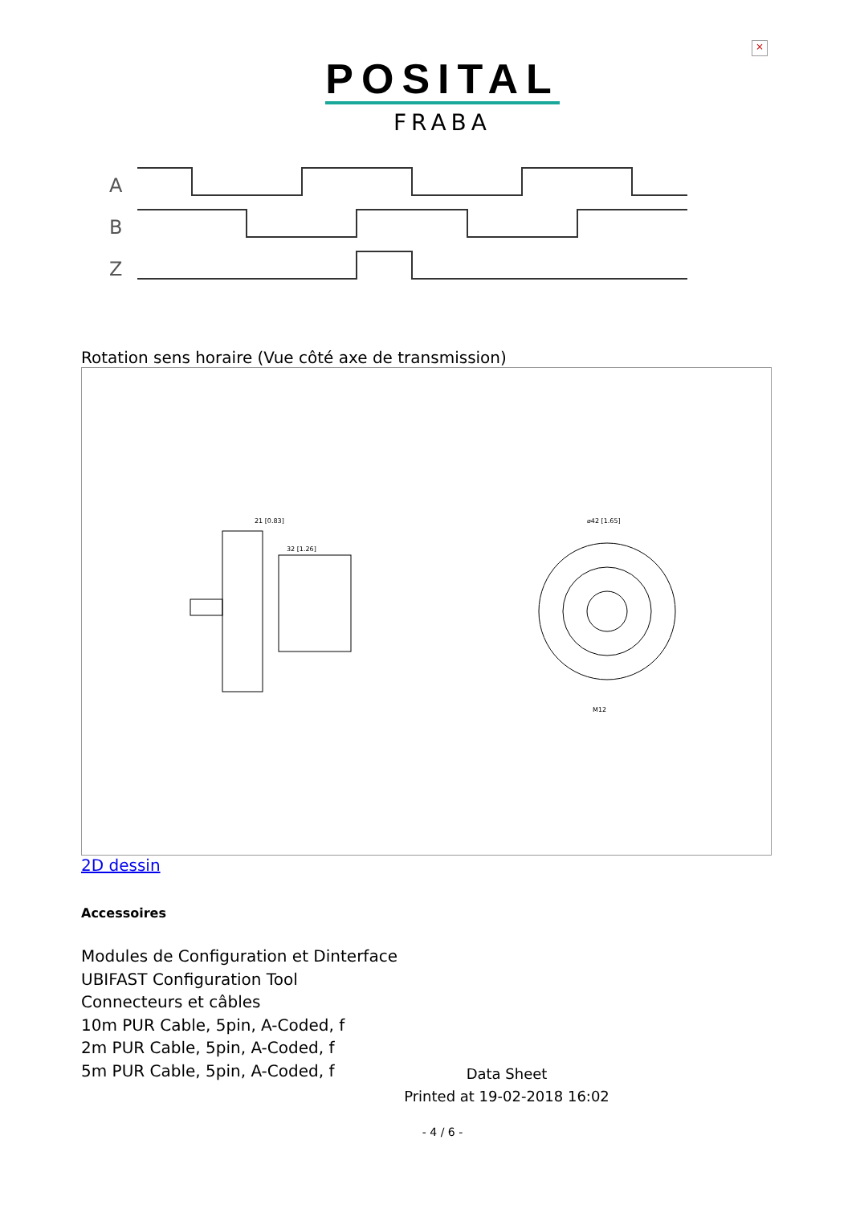×
POSITAL
FRABA
A
B
Z
Rotation sens horaire (Vue côté axe de transmission)
21 [0.83]
32 [1.26]
⌀42 [1.65]
M12
2D dessin
Accessoires
Modules de Configuration et Dinterface
UBIFAST Configuration Tool
Connecteurs et câbles
10m PUR Cable, 5pin, A-Coded, f
2m PUR Cable, 5pin, A-Coded, f
5m PUR Cable, 5pin, A-Coded, f
Data Sheet
Printed at 19-02-2018 16:02
- 4 / 6 -